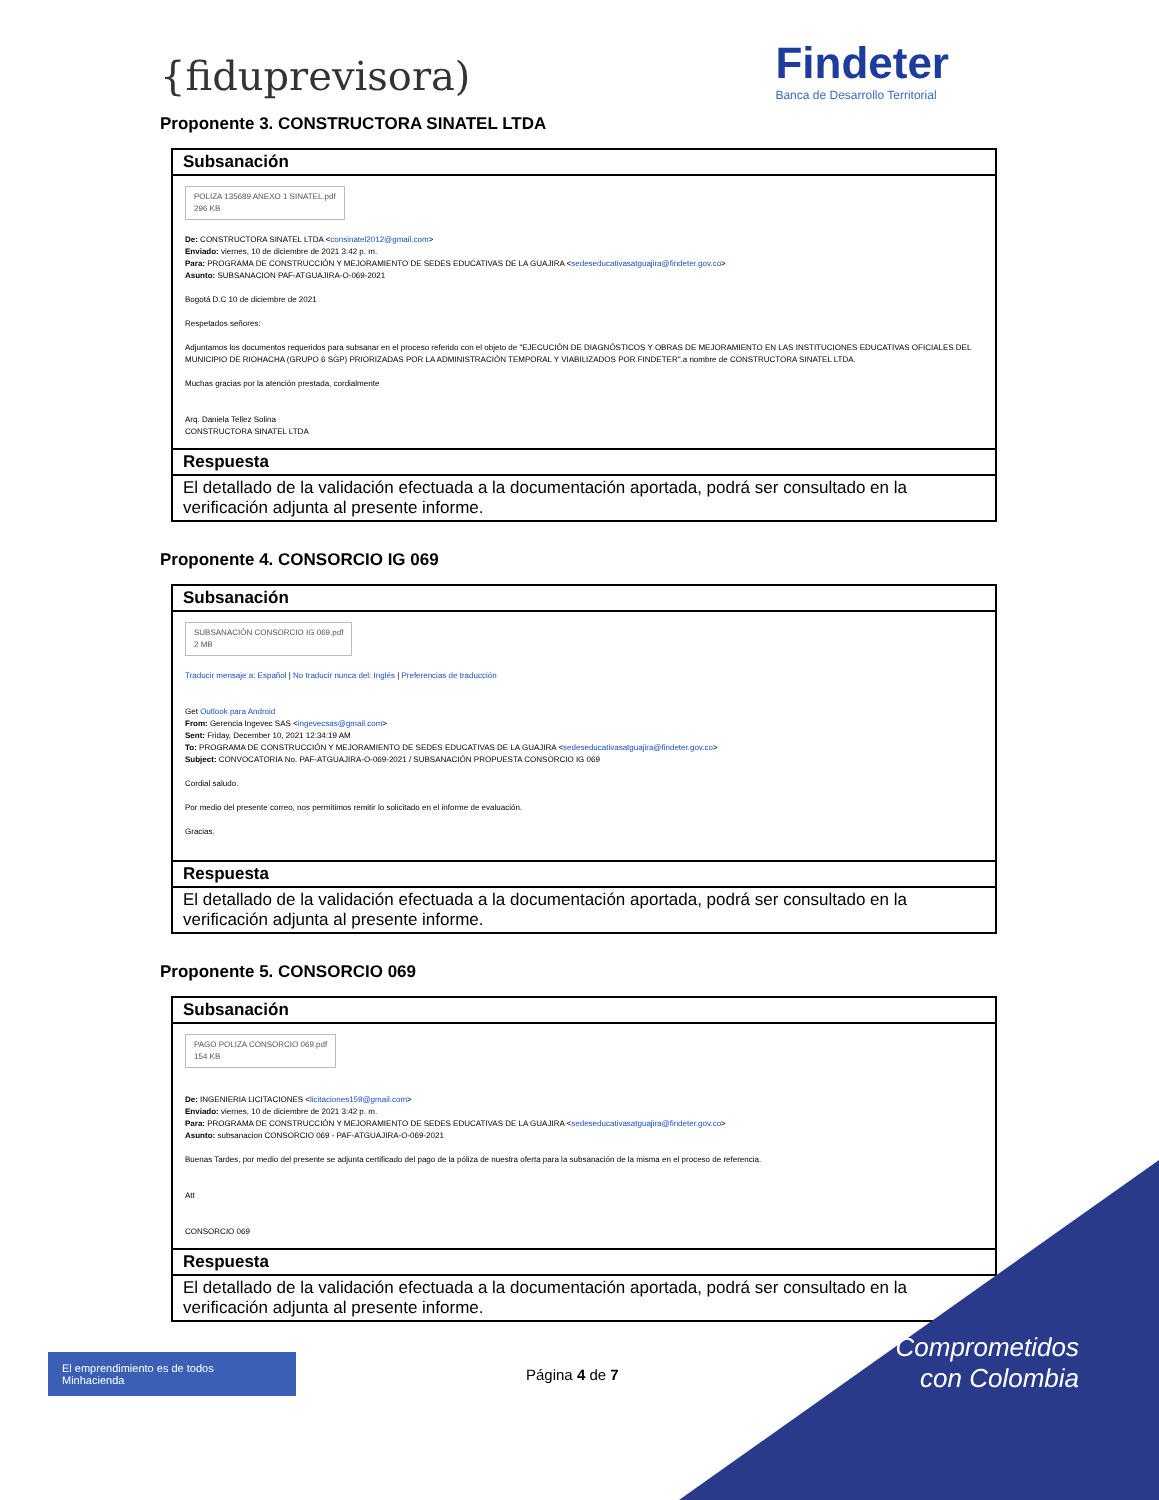{fiduprevisora)
Findeter
Banca de Desarrollo Territorial
Proponente 3. CONSTRUCTORA SINATEL LTDA
| Subsanación |
| POLIZA 135689 ANEXO 1 SINATEL.pdf 296 KB De: CONSTRUCTORA SINATEL LTDA < consinatel2012@gmail.com > Enviado: viernes, 10 de diciembre de 2021 3:42 p. m. Para: PROGRAMA DE CONSTRUCCIÓN Y MEJORAMIENTO DE SEDES EDUCATIVAS DE LA GUAJIRA < sedeseducativasatguajira@findeter.gov.co > Asunto: SUBSANACION PAF-ATGUAJIRA-O-069-2021 Bogotá D.C 10 de diciembre de 2021 Respetados señores: Adjuntamos los documentos requeridos para subsanar en el proceso referido con el objeto de "EJECUCIÓN DE DIAGNÓSTICOS Y OBRAS DE MEJORAMIENTO EN LAS INSTITUCIONES EDUCATIVAS OFICIALES DEL MUNICIPIO DE RIOHACHA (GRUPO 6 SGP) PRIORIZADAS POR LA ADMINISTRACIÓN TEMPORAL Y VIABILIZADOS POR FINDETER".a nombre de CONSTRUCTORA SINATEL LTDA. Muchas gracias por la atención prestada, cordialmente Arq. Daniela Tellez Solina CONSTRUCTORA SINATEL LTDA |
| Respuesta |
| El detallado de la validación efectuada a la documentación aportada, podrá ser consultado en la verificación adjunta al presente informe. |
Proponente 4. CONSORCIO IG 069
| Subsanación |
| SUBSANACIÓN CONSORCIO IG 069.pdf 2 MB Traducir mensaje a: Español / No traducir nunca del: Inglés / Preferencias de traducción Get Outlook para Android From: Gerencia Ingevec SAS < ingevecsas@gmail.com > Sent: Friday, December 10, 2021 12:34:19 AM To: PROGRAMA DE CONSTRUCCIÓN Y MEJORAMIENTO DE SEDES EDUCATIVAS DE LA GUAJIRA < sedeseducativasatguajira@findeter.gov.co > Subject: CONVOCATORIA No. PAF-ATGUAJIRA-O-069-2021 / SUBSANACIÓN PROPUESTA CONSORCIO IG 069 Cordial saludo. Por medio del presente correo, nos permitimos remitir lo solicitado en el informe de evaluación. Gracias. |
| Respuesta |
| El detallado de la validación efectuada a la documentación aportada, podrá ser consultado en la verificación adjunta al presente informe. |
Proponente 5. CONSORCIO 069
| Subsanación |
| PAGO POLIZA CONSORCIO 069.pdf 154 KB De: INGENIERIA LICITACIONES < licitaciones159@gmail.com > Enviado: viernes, 10 de diciembre de 2021 3:42 p. m. Para: PROGRAMA DE CONSTRUCCIÓN Y MEJORAMIENTO DE SEDES EDUCATIVAS DE LA GUAJIRA < sedeseducativasatguajira@findeter.gov.co > Asunto: subsanacion CONSORCIO 069 - PAF-ATGUAJIRA-O-069-2021 Buenas Tardes, por medio del presente se adjunta certificado del pago de la póliza de nuestra oferta para la subsanación de la misma en el proceso de referencia. Att CONSORCIO 069 |
| Respuesta |
| El detallado de la validación efectuada a la documentación aportada, podrá ser consultado en la verificación adjunta al presente informe. |
El emprendimiento es de todos Minhacienda
Página 4 de 7
Comprometidos
con Colombia